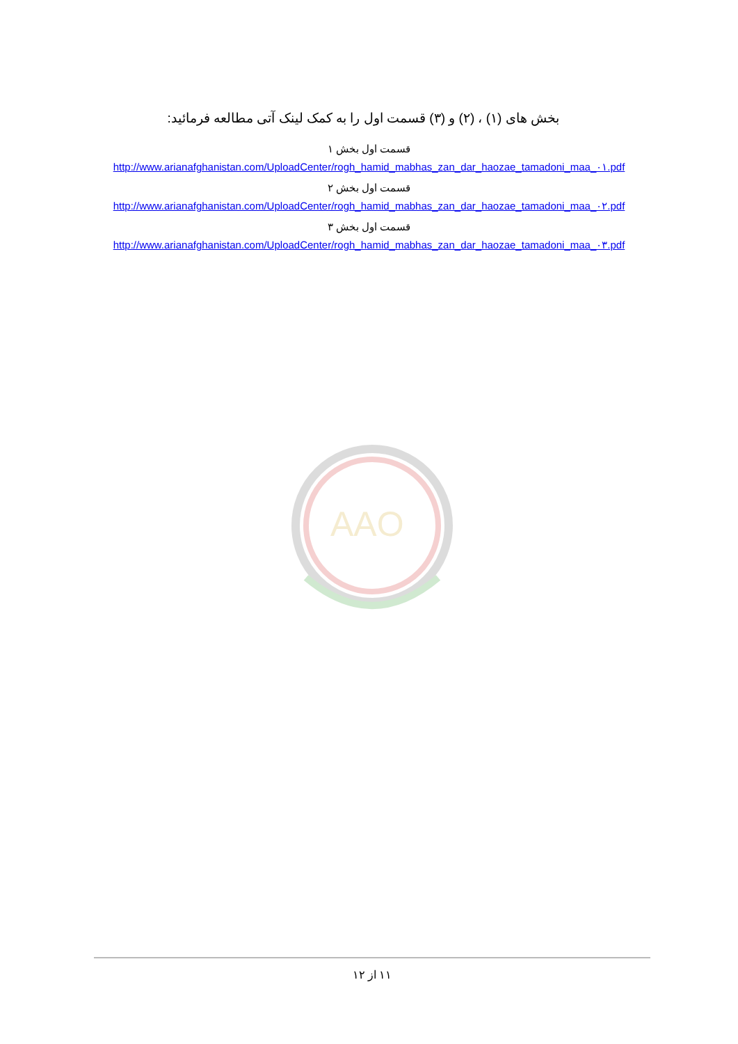بخش های (۱) ، (۲) و (۳) قسمت اول را به کمک لینک آتی مطالعه فرمائید:
قسمت اول بخش ۱
http://www.arianafghanistan.com/UploadCenter/rogh_hamid_mabhas_zan_dar_haozae_tamadoni_maa_۰۱.pdf
قسمت اول بخش ۲
http://www.arianafghanistan.com/UploadCenter/rogh_hamid_mabhas_zan_dar_haozae_tamadoni_maa_۰۲.pdf
قسمت اول بخش ۳
http://www.arianafghanistan.com/UploadCenter/rogh_hamid_mabhas_zan_dar_haozae_tamadoni_maa_۰۳.pdf
AAO
۱۱ از ۱۲